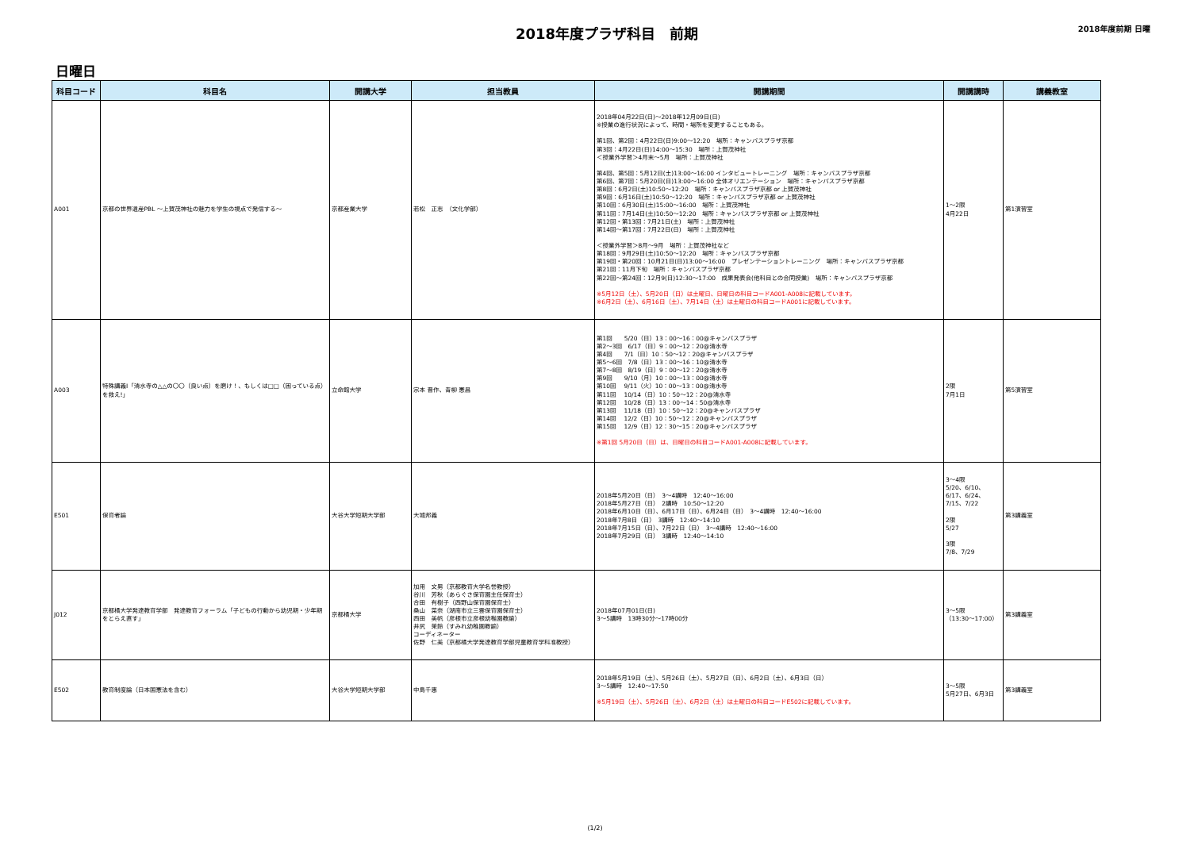2018年度プラザ科目　前期
2018年度前期 日曜
日曜日
| 科目コード | 科目名 | 開講大学 | 担当教員 | 開講期間 | 開講講時 | 講義教室 |
| --- | --- | --- | --- | --- | --- | --- |
| A001 | 京都の世界遺産PBL ～上賀茂神社の魅力を学生の視点で発信する～ | 京都産業大学 | 若松 正志 （文化学部） | 2018年04月22日(日)～2018年12月09日(日) ※授業の進行状況によって、時間・場所を変更することもある。 第1回、第2回：4月22日(日)9:00～12:20 場所：キャンパスプラザ京都 第3回：4月22日(日)14:00～15:30 場所：上賀茂神社 ＜授業外学習＞4月末～5月 場所：上賀茂神社 第4回、第5回：5月12日(土)13:00～16:00 インタビュートレーニング 場所：キャンパスプラザ京都 第6回、第7回：5月20日(日)13:00～16:00 全体オリエンテーション 場所：キャンパスプラザ京都 第8回：6月2日(土)10:50～12:20 場所：キャンパスプラザ京都 or 上賀茂神社 第9回：6月16日(土)10:50～12:20 場所：キャンパスプラザ京都 or 上賀茂神社 第10回：6月30日(土)15:00～16:00 場所：上賀茂神社 第11回：7月14日(土)10:50～12:20 場所：キャンパスプラザ京都 or 上賀茂神社 第12回・第13回：7月21日(土) 場所：上賀茂神社 第14回～第17回：7月22日(日) 場所：上賀茂神社 ＜授業外学習＞8月～9月 場所：上賀茂神社など 第18回：9月29日(土)10:50～12:20 場所：キャンパスプラザ京都 第19回・第20回：10月21日(日)13:00～16:00 プレゼンテーショントレーニング 場所：キャンパスプラザ京都 第21回：11月下旬 場所：キャンパスプラザ京都 第22回～第24回：12月9(日)12:30～17:00 成果発表会(他科目との合同授業) 場所：キャンパスプラザ京都 ※5月12日（土）、5月20日（日）は土曜日、日曜日の科目コードA001-A008に記載しています。 ※6月2日（土）、6月16日（土）、7月14日（土）は土曜日の科目コードA001に記載しています。 | 1～2限 4月22日 | 第1演習室 |
| A003 | 特殊講義Ⅰ「清水寺の△△の〇〇（良い点）を磨け！、もしくは□□（困っている点）を救え!」 | 立命館大学 | 宗本 晋作、青柳 憲昌 | 第1回 5/20（日）13：00～16：00@キャンパスプラザ 第2～3回 6/17（日）9：00～12：20@清水寺 第4回 7/1（日）10：50～12：20@キャンパスプラザ 第5～6回 7/8（日）13：00～16：10@清水寺 第7～8回 8/19（日）9：00～12：20@清水寺 第9回 9/10（月）10：00～13：00@清水寺 第10回 9/11（火）10：00～13：00@清水寺 第11回 10/14（日）10：50～12：20@清水寺 第12回 10/28（日）13：00～14：50@清水寺 第13回 11/18（日）10：50～12：20@キャンパスプラザ 第14回 12/2（日）10：50～12：20@キャンパスプラザ 第15回 12/9（日）12：30～15：20@キャンパスプラザ ※第1回 5月20日（日）は、日曜日の科目コードA001-A008に記載しています。 | 2限 7月1日 | 第5演習室 |
| E501 | 保育者論 | 大谷大学短期大学部 | 大城邦義 | 2018年5月20日（日） 3～4講時 12:40～16:00 2018年5月27日（日） 2講時 10:50～12:20 2018年6月10日（日）、6月17日（日）、6月24日（日） 3～4講時 12:40～16:00 2018年7月8日（日） 3講時 12:40～14:10 2018年7月15日（日）、7月22日（日） 3～4講時 12:40～16:00 2018年7月29日（日） 3講時 12:40～14:10 | 3～4限 5/20、6/10、 6/17、6/24、 7/15、7/22 2限 5/27 3限 7/8、7/29 | 第3講義室 |
| J012 | 京都橘大学発達教育学部 発達教育フォーラム「子どもの行動から幼児期・少年期をとらえ直す」 | 京都橘大学 | 加用 文男（京都教育大学名誉教授） 谷川 芳秋（あらぐさ保育園主任保育士） 合田 有樹子（西野山保育園保育士） 桑山 菜奈（湖南市立三雲保育園保育士） 西田 美帆（彦根市立彦根幼稚園教諭） 井尻 茉鈴（すみれ幼稚園教諭） コーディネーター 佐野 仁美（京都橘大学発達教育学部児童教育学科准教授） | 2018年07月01日(日) 3～5講時 13時30分～17時00分 | 3～5限 （13:30～17:00） | 第3講義室 |
| E502 | 教育制度論（日本国憲法を含む） | 大谷大学短期大学部 | 中島千惠 | 2018年5月19日（土）、5月26日（土）、5月27日（日）、6月2日（土）、6月3日（日） 3～5講時 12:40～17:50 ※5月19日（土）、5月26日（土）、6月2日（土）は土曜日の科目コードE502に記載しています。 | 3～5限 5月27日、6月3日 | 第3講義室 |
(1/2)